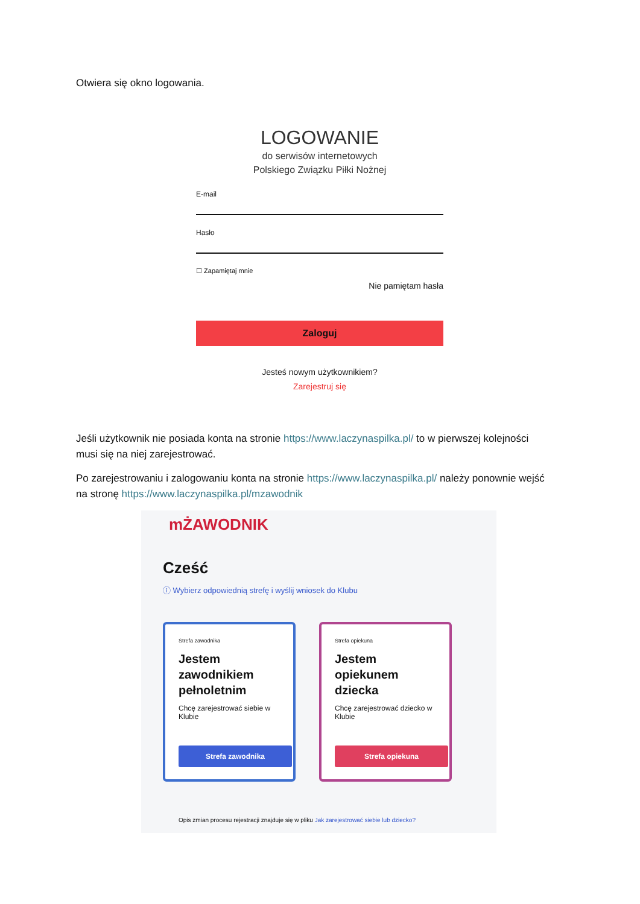Otwiera się okno logowania.
LOGOWANIE
do serwisów internetowych
Polskiego Związku Piłki Nożnej
E-mail
Hasło
☐ Zapamiętaj mnie
Nie pamiętam hasła
Zaloguj
Jesteś nowym użytkownikiem?
Zarejestruj się
Jeśli użytkownik nie posiada konta na stronie https://www.laczynaspilka.pl/ to w pierwszej kolejności musi się na niej zarejestrować.
Po zarejestrowaniu i zalogowaniu konta na stronie https://www.laczynaspilka.pl/ należy ponownie wejść na stronę https://www.laczynaspilka.pl/mzawodnik
mŻAWODNIK
Cześć
ⓘ Wybierz odpowiednią strefę i wyślij wniosek do Klubu
Strefa zawodnika
Jestem zawodnikiem pełnoletnim
Chcę zarejestrować siebie w Klubie
Strefa zawodnika
Strefa opiekuna
Jestem opiekunem dziecka
Chcę zarejestrować dziecko w Klubie
Strefa opiekuna
Opis zmian procesu rejestracji znajduje się w pliku Jak zarejestrować siebie lub dziecko?